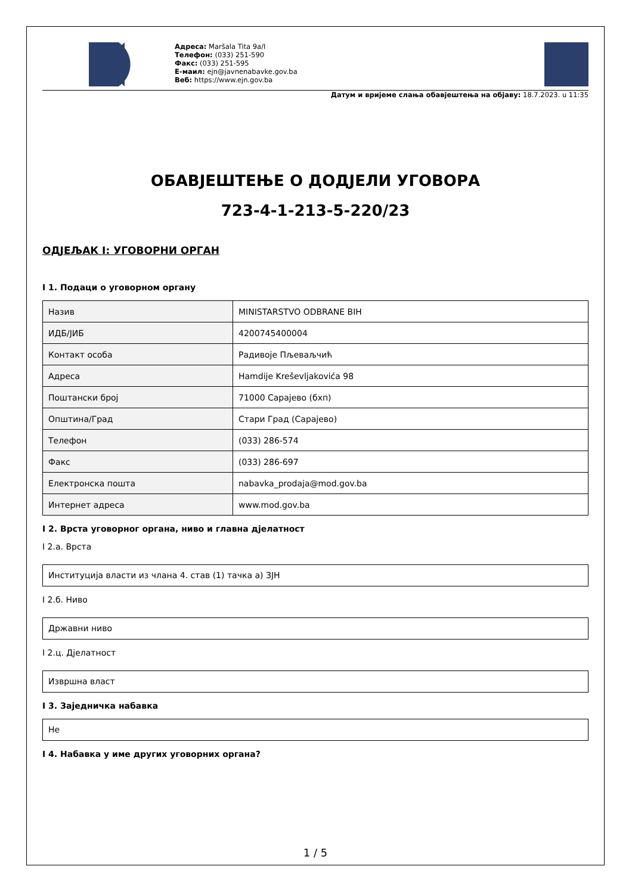Адреса: Maršala Tita 9a/I
Телефон: (033) 251-590
Факс: (033) 251-595
Е-маил: ejn@javnenabavke.gov.ba
Веб: https://www.ejn.gov.ba
Датум и вријеме слања обавјештења на објаву: 18.7.2023. u 11:35
ОБАВЈЕШТЕЊЕ О ДОДЈЕЛИ УГОВОРА
723-4-1-213-5-220/23
ОДЈЕЉАК I: УГОВОРНИ ОРГАН
I 1. Подаци о уговорном органу
| Назив | MINISTARSTVO ODBRANE BIH |
| ИДБ/ЈИБ | 4200745400004 |
| Контакт особа | Радивоје Пљеваљчић |
| Адреса | Hamdije Kreševljakovića 98 |
| Поштански број | 71000 Сарајево (бхп) |
| Општина/Град | Стари Град (Сарајево) |
| Телефон | (033) 286-574 |
| Факс | (033) 286-697 |
| Електронска пошта | nabavka_prodaja@mod.gov.ba |
| Интернет адреса | www.mod.gov.ba |
I 2. Врста уговорног органа, ниво и главна дјелатност
I 2.а. Врста
Институција власти из члана 4. став (1) тачка а) ЗЈН
I 2.б. Ниво
Државни ниво
I 2.ц. Дјелатност
Извршна власт
I 3. Заједничка набавка
Не
I 4. Набавка у име других уговорних органа?
1 / 5